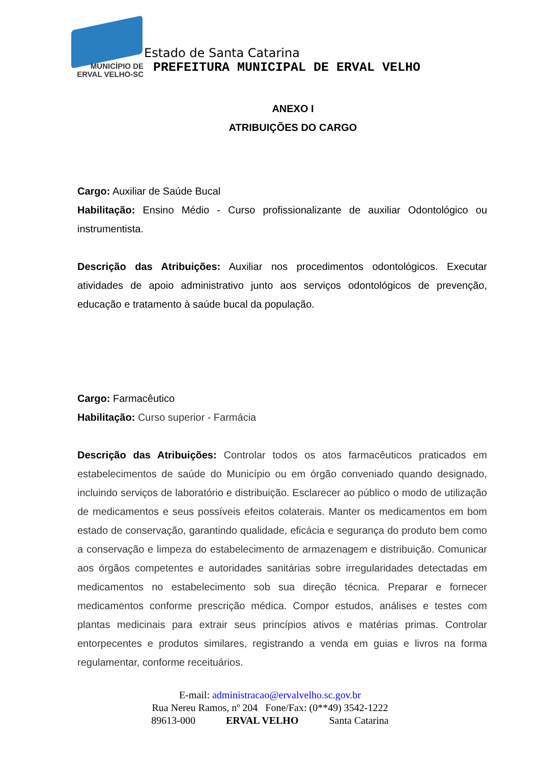MUNICÍPIO DE
ERVAL VELHO-SC
Estado de Santa Catarina
PREFEITURA MUNICIPAL DE ERVAL VELHO
ANEXO I
ATRIBUIÇÕES DO CARGO
Cargo: Auxiliar de Saúde Bucal
Habilitação: Ensino Médio - Curso profissionalizante de auxiliar Odontológico ou instrumentista.
Descrição das Atribuições: Auxiliar nos procedimentos odontológicos. Executar atividades de apoio administrativo junto aos serviços odontológicos de prevenção, educação e tratamento à saúde bucal da população.
Cargo: Farmacêutico
Habilitação: Curso superior - Farmácia
Descrição das Atribuições: Controlar todos os atos farmacêuticos praticados em estabelecimentos de saúde do Município ou em órgão conveniado quando designado, incluindo serviços de laboratório e distribuição. Esclarecer ao público o modo de utilização de medicamentos e seus possíveis efeitos colaterais. Manter os medicamentos em bom estado de conservação, garantindo qualidade, eficácia e segurança do produto bem como a conservação e limpeza do estabelecimento de armazenagem e distribuição. Comunicar aos órgãos competentes e autoridades sanitárias sobre irregularidades detectadas em medicamentos no estabelecimento sob sua direção técnica. Preparar e fornecer medicamentos conforme prescrição médica. Compor estudos, análises e testes com plantas medicinais para extrair seus princípios ativos e matérias primas. Controlar entorpecentes e produtos similares, registrando a venda em guias e livros na forma regulamentar, conforme receituários.
E-mail: administracao@ervalvelho.sc.gov.br
Rua Nereu Ramos, nº 204 Fone/Fax: (0**49) 3542-1222
89613-000 ERVAL VELHO Santa Catarina